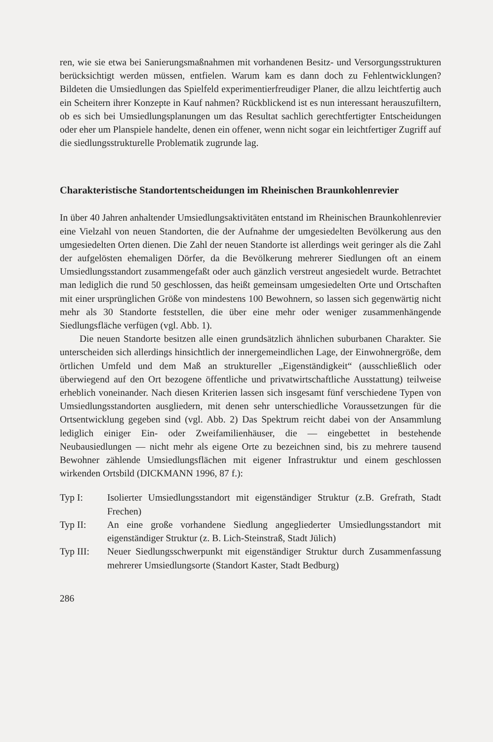ren, wie sie etwa bei Sanierungsmaßnahmen mit vorhandenen Besitz- und Versorgungsstrukturen berücksichtigt werden müssen, entfielen. Warum kam es dann doch zu Fehlentwicklungen? Bildeten die Umsiedlungen das Spielfeld experimentierfreudiger Planer, die allzu leichtfertig auch ein Scheitern ihrer Konzepte in Kauf nahmen? Rückblickend ist es nun interessant herauszufiltern, ob es sich bei Umsiedlungsplanungen um das Resultat sachlich gerechtfertigter Entscheidungen oder eher um Planspiele handelte, denen ein offener, wenn nicht sogar ein leichtfertiger Zugriff auf die siedlungsstrukturelle Problematik zugrunde lag.
Charakteristische Standortentscheidungen im Rheinischen Braunkohlenrevier
In über 40 Jahren anhaltender Umsiedlungsaktivitäten entstand im Rheinischen Braunkohlenrevier eine Vielzahl von neuen Standorten, die der Aufnahme der umgesiedelten Bevölkerung aus den umgesiedelten Orten dienen. Die Zahl der neuen Standorte ist allerdings weit geringer als die Zahl der aufgelösten ehemaligen Dörfer, da die Bevölkerung mehrerer Siedlungen oft an einem Umsiedlungsstandort zusammengefaßt oder auch gänzlich verstreut angesiedelt wurde. Betrachtet man lediglich die rund 50 geschlossen, das heißt gemeinsam umgesiedelten Orte und Ortschaften mit einer ursprünglichen Größe von mindestens 100 Bewohnern, so lassen sich gegenwärtig nicht mehr als 30 Standorte feststellen, die über eine mehr oder weniger zusammenhängende Siedlungsfläche verfügen (vgl. Abb. 1).
Die neuen Standorte besitzen alle einen grundsätzlich ähnlichen suburbanen Charakter. Sie unterscheiden sich allerdings hinsichtlich der innergemeindlichen Lage, der Einwohnergröße, dem örtlichen Umfeld und dem Maß an struktureller „Eigenständigkeit“ (ausschließlich oder überwiegend auf den Ort bezogene öffentliche und privatwirtschaftliche Ausstattung) teilweise erheblich voneinander. Nach diesen Kriterien lassen sich insgesamt fünf verschiedene Typen von Umsiedlungsstandorten ausgliedern, mit denen sehr unterschiedliche Voraussetzungen für die Ortsentwicklung gegeben sind (vgl. Abb. 2) Das Spektrum reicht dabei von der Ansammlung lediglich einiger Ein- oder Zweifamilienhäuser, die — eingebettet in bestehende Neubausiedlungen — nicht mehr als eigene Orte zu bezeichnen sind, bis zu mehrere tausend Bewohner zählende Umsiedlungsflächen mit eigener Infrastruktur und einem geschlossen wirkenden Ortsbild (DICKMANN 1996, 87 f.):
Typ I: Isolierter Umsiedlungsstandort mit eigenständiger Struktur (z.B. Grefrath, Stadt Frechen)
Typ II: An eine große vorhandene Siedlung angegliederter Umsiedlungsstandort mit eigenständiger Struktur (z. B. Lich-Steinstraß, Stadt Jülich)
Typ III: Neuer Siedlungsschwerpunkt mit eigenständiger Struktur durch Zusammenfassung mehrerer Umsiedlungsorte (Standort Kaster, Stadt Bedburg)
286